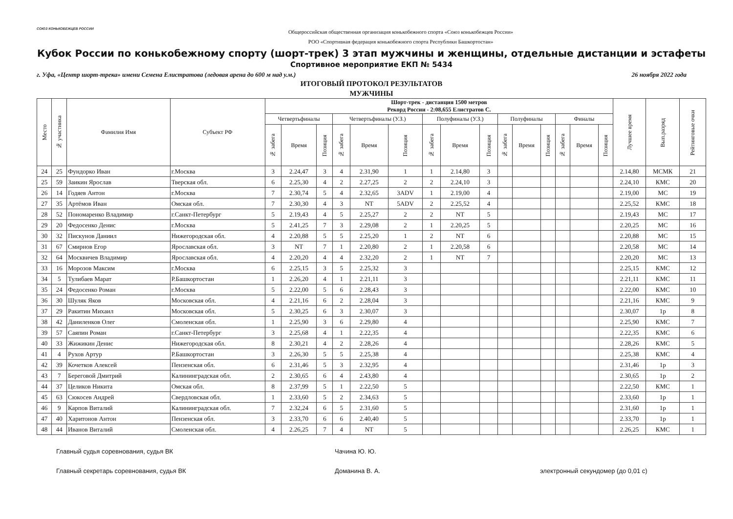СОЮЗ КОНЬКОБЕЖЦЕВ РОССИИ
Общероссийская общественная организация конькобежного спорта «Союз конькобежцев России»
РОО «Спортивная федерация конькобежного спорта Республики Башкортостан»
Кубок России по конькобежному спорту (шорт-трек) 3 этап мужчины и женщины, отдельные дистанции и эстафеты
Спортивное мероприятие ЕКП № 5434
г. Уфа, «Центр шорт-трека» имени Семена Елистратова (ледовая арена до 600 м над у.м.) 26 ноября 2022 года
ИТОГОВЫЙ ПРОТОКОЛ РЕЗУЛЬТАТОВ
МУЖЧИНЫ
| Место | № участника | Фамилия Имя | Субъект РФ | Шорт-трек - дистанция 1500 метров Рекорд России - 2:08,655 Елистратов С. | | | | | | | | | | | | | | | Лучшее время | Вып.разряд | Рейтинговые очки |
| --- | --- | --- | --- | --- | --- | --- | --- | --- | --- | --- | --- | --- | --- | --- | --- | --- | --- | --- | --- | --- | --- |
| | | | | Четвертьфиналы | | | Четвертьфиналы (У.З.) | | | Полуфиналы (У.З.) | | | Полуфиналы | | | Финалы | | | | | |
| | | | | № забега | Время | Позиция | № забега | Время | Позиция | № забега | Время | Позиция | № забега | Время | Позиция | № забега | Время | Позиция | | | |
| 24 | 25 | Фундорко Иван | г.Москва | 3 | 2.24,47 | 3 | 4 | 2.31,90 | 1 | 1 | 2.14,80 | 3 | | | | | | | 2.14,80 | МСМК | 21 |
| 25 | 59 | Заикин Ярослав | Тверская обл. | 6 | 2.25,30 | 4 | 2 | 2.27,25 | 2 | 2 | 2.24,10 | 3 | | | | | | | 2.24,10 | КМС | 20 |
| 26 | 14 | Годяев Антон | г.Москва | 7 | 2.30,74 | 5 | 4 | 2.32,65 | 3ADV | 1 | 2.19,00 | 4 | | | | | | | 2.19,00 | МС | 19 |
| 27 | 35 | Артёмов Иван | Омская обл. | 7 | 2.30,30 | 4 | 3 | NT | 5ADV | 2 | 2.25,52 | 4 | | | | | | | 2.25,52 | КМС | 18 |
| 28 | 52 | Пономаренко Владимир | г.Санкт-Петербург | 5 | 2.19,43 | 4 | 5 | 2.25,27 | 2 | 2 | NT | 5 | | | | | | | 2.19,43 | МС | 17 |
| 29 | 20 | Федосенко Денис | г.Москва | 5 | 2.41,25 | 7 | 3 | 2.29,08 | 2 | 1 | 2.20,25 | 5 | | | | | | | 2.20,25 | МС | 16 |
| 30 | 32 | Пискунов Даниил | Нижегородская обл. | 4 | 2.20,88 | 5 | 5 | 2.25,20 | 1 | 2 | NT | 6 | | | | | | | 2.20,88 | МС | 15 |
| 31 | 67 | Смирнов Егор | Ярославская обл. | 3 | NT | 7 | 1 | 2.20,80 | 2 | 1 | 2.20,58 | 6 | | | | | | | 2.20,58 | МС | 14 |
| 32 | 64 | Москвичев Владимир | Ярославская обл. | 4 | 2.20,20 | 4 | 4 | 2.32,20 | 2 | 1 | NT | 7 | | | | | | | 2.20,20 | МС | 13 |
| 33 | 16 | Морозов Максим | г.Москва | 6 | 2.25,15 | 3 | 5 | 2.25,32 | 3 | | | | | | | | | | 2.25,15 | КМС | 12 |
| 34 | 5 | Тулибаев Марат | Р.Башкортостан | 1 | 2.26,20 | 4 | 1 | 2.21,11 | 3 | | | | | | | | | | 2.21,11 | КМС | 11 |
| 35 | 24 | Федосенко Роман | г.Москва | 5 | 2.22,00 | 5 | 6 | 2.28,43 | 3 | | | | | | | | | | 2.22,00 | КМС | 10 |
| 36 | 30 | Шуляк Яков | Московская обл. | 4 | 2.21,16 | 6 | 2 | 2.28,04 | 3 | | | | | | | | | | 2.21,16 | КМС | 9 |
| 37 | 29 | Ракитин Михаил | Московская обл. | 5 | 2.30,25 | 6 | 3 | 2.30,07 | 3 | | | | | | | | | | 2.30,07 | 1р | 8 |
| 38 | 42 | Даниленков Олег | Смоленская обл. | 1 | 2.25,90 | 3 | 6 | 2.29,80 | 4 | | | | | | | | | | 2.25,90 | КМС | 7 |
| 39 | 57 | Саяпин Роман | г.Санкт-Петербург | 3 | 2.25,68 | 4 | 1 | 2.22,35 | 4 | | | | | | | | | | 2.22,35 | КМС | 6 |
| 40 | 33 | Жижикин Денис | Нижегородская обл. | 8 | 2.30,21 | 4 | 2 | 2.28,26 | 4 | | | | | | | | | | 2.28,26 | КМС | 5 |
| 41 | 4 | Рухов Артур | Р.Башкортостан | 3 | 2.26,30 | 5 | 5 | 2.25,38 | 4 | | | | | | | | | | 2.25,38 | КМС | 4 |
| 42 | 39 | Кочетков Алексей | Пензенская обл. | 6 | 2.31,46 | 5 | 3 | 2.32,95 | 4 | | | | | | | | | | 2.31,46 | 1р | 3 |
| 43 | 7 | Береговой Дмитрий | Калининградская обл. | 2 | 2.30,65 | 6 | 4 | 2.43,80 | 4 | | | | | | | | | | 2.30,65 | 1р | 2 |
| 44 | 37 | Целиков Никита | Омская обл. | 8 | 2.37,99 | 5 | 1 | 2.22,50 | 5 | | | | | | | | | | 2.22,50 | КМС | 1 |
| 45 | 63 | Сюкосев Андрей | Свердловская обл. | 1 | 2.33,60 | 5 | 2 | 2.34,63 | 5 | | | | | | | | | | 2.33,60 | 1р | 1 |
| 46 | 9 | Карпов Виталий | Калининградская обл. | 7 | 2.32,24 | 6 | 5 | 2.31,60 | 5 | | | | | | | | | | 2.31,60 | 1р | 1 |
| 47 | 40 | Харитонов Антон | Пензенская обл. | 3 | 2.33,70 | 6 | 6 | 2.40,40 | 5 | | | | | | | | | | 2.33,70 | 1р | 1 |
| 48 | 44 | Иванов Виталий | Смоленская обл. | 4 | 2.26,25 | 7 | 4 | NT | 5 | | | | | | | | | | 2.26,25 | КМС | 1 |
Главный судья соревнования, судья ВК Чачина Ю. Ю.
Главный секретарь соревнования, судья ВК Доманина В. А. электронный секундомер (до 0,01 с)